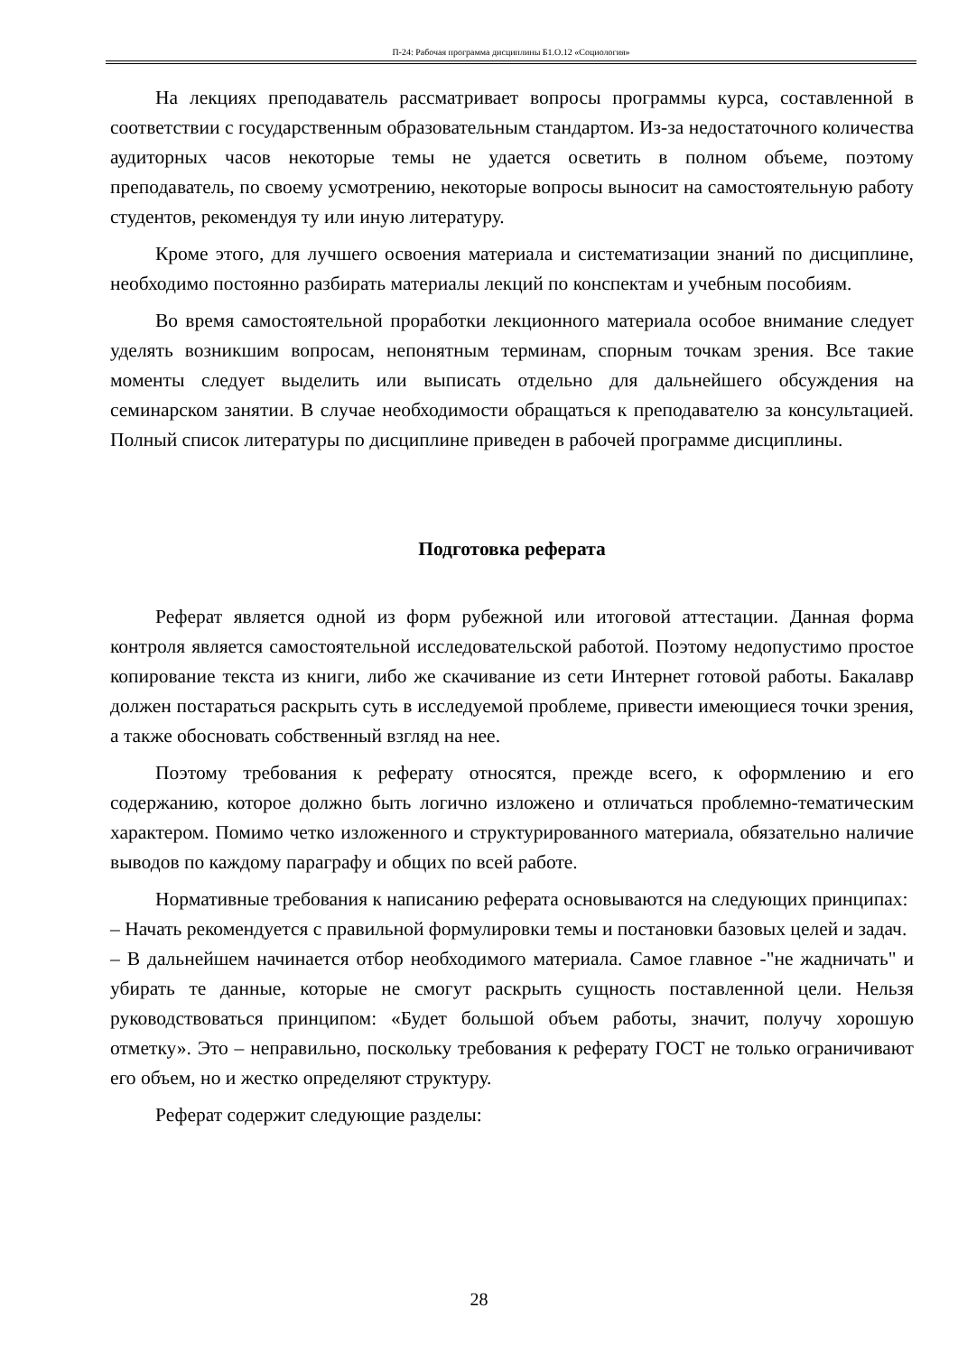П-24: Рабочая программа дисциплины Б1.О.12 «Социология»
На лекциях преподаватель рассматривает вопросы программы курса, составленной в соответствии с государственным образовательным стандартом. Из-за недостаточного количества аудиторных часов некоторые темы не удается осветить в полном объеме, поэтому преподаватель, по своему усмотрению, некоторые вопросы выносит на самостоятельную работу студентов, рекомендуя ту или иную литературу.
Кроме этого, для лучшего освоения материала и систематизации знаний по дисциплине, необходимо постоянно разбирать материалы лекций по конспектам и учебным пособиям.
Во время самостоятельной проработки лекционного материала особое внимание следует уделять возникшим вопросам, непонятным терминам, спорным точкам зрения. Все такие моменты следует выделить или выписать отдельно для дальнейшего обсуждения на семинарском занятии. В случае необходимости обращаться к преподавателю за консультацией. Полный список литературы по дисциплине приведен в рабочей программе дисциплины.
Подготовка реферата
Реферат является одной из форм рубежной или итоговой аттестации. Данная форма контроля является самостоятельной исследовательской работой. Поэтому недопустимо простое копирование текста из книги, либо же скачивание из сети Интернет готовой работы. Бакалавр должен постараться раскрыть суть в исследуемой проблеме, привести имеющиеся точки зрения, а также обосновать собственный взгляд на нее.
Поэтому требования к реферату относятся, прежде всего, к оформлению и его содержанию, которое должно быть логично изложено и отличаться проблемно-тематическим характером. Помимо четко изложенного и структурированного материала, обязательно наличие выводов по каждому параграфу и общих по всей работе.
Нормативные требования к написанию реферата основываются на следующих принципах:
– Начать рекомендуется с правильной формулировки темы и постановки базовых целей и задач.
– В дальнейшем начинается отбор необходимого материала. Самое главное -"не жадничать" и убирать те данные, которые не смогут раскрыть сущность поставленной цели. Нельзя руководствоваться принципом: «Будет большой объем работы, значит, получу хорошую отметку». Это – неправильно, поскольку требования к реферату ГОСТ не только ограничивают его объем, но и жестко определяют структуру.
Реферат содержит следующие разделы:
28